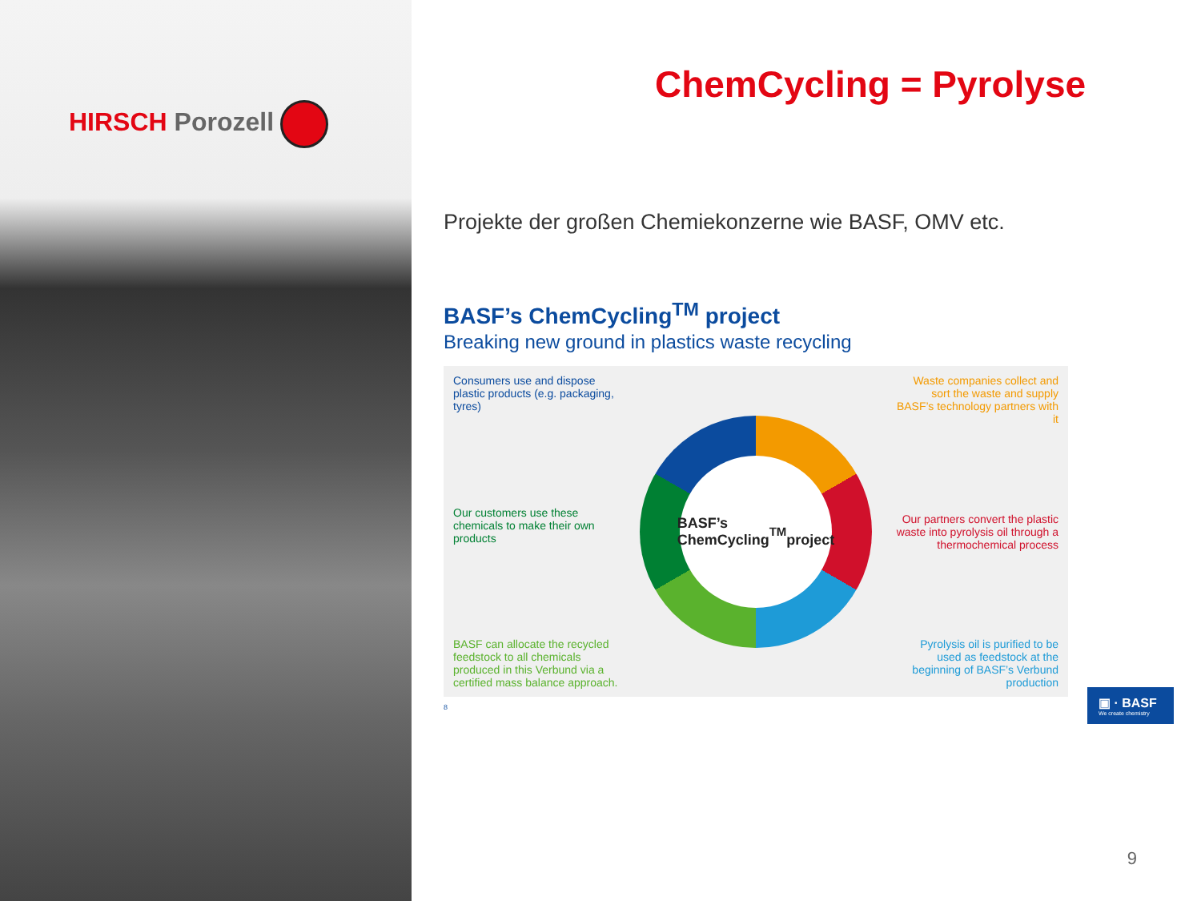HIRSCH Porozell
ChemCycling = Pyrolyse
Projekte der großen Chemiekonzerne wie BASF, OMV etc.
BASF’s ChemCycling<sup>TM</sup> project
Breaking new ground in plastics waste recycling
Consumers use and dispose plastic products (e.g. packaging, tyres)
Our customers use these chemicals to make their own products
BASF can allocate the recycled feedstock to all chemicals produced in this Verbund via a certified mass balance approach.
BASF’s
ChemCycling<sup>TM</sup>
project
Waste companies collect and sort the waste and supply BASF’s technology partners with it
Our partners convert the plastic waste into pyrolysis oil through a thermochemical process
Pyrolysis oil is purified to be used as feedstock at the beginning of BASF’s Verbund production
8
▣ · BASF
We create chemistry
9